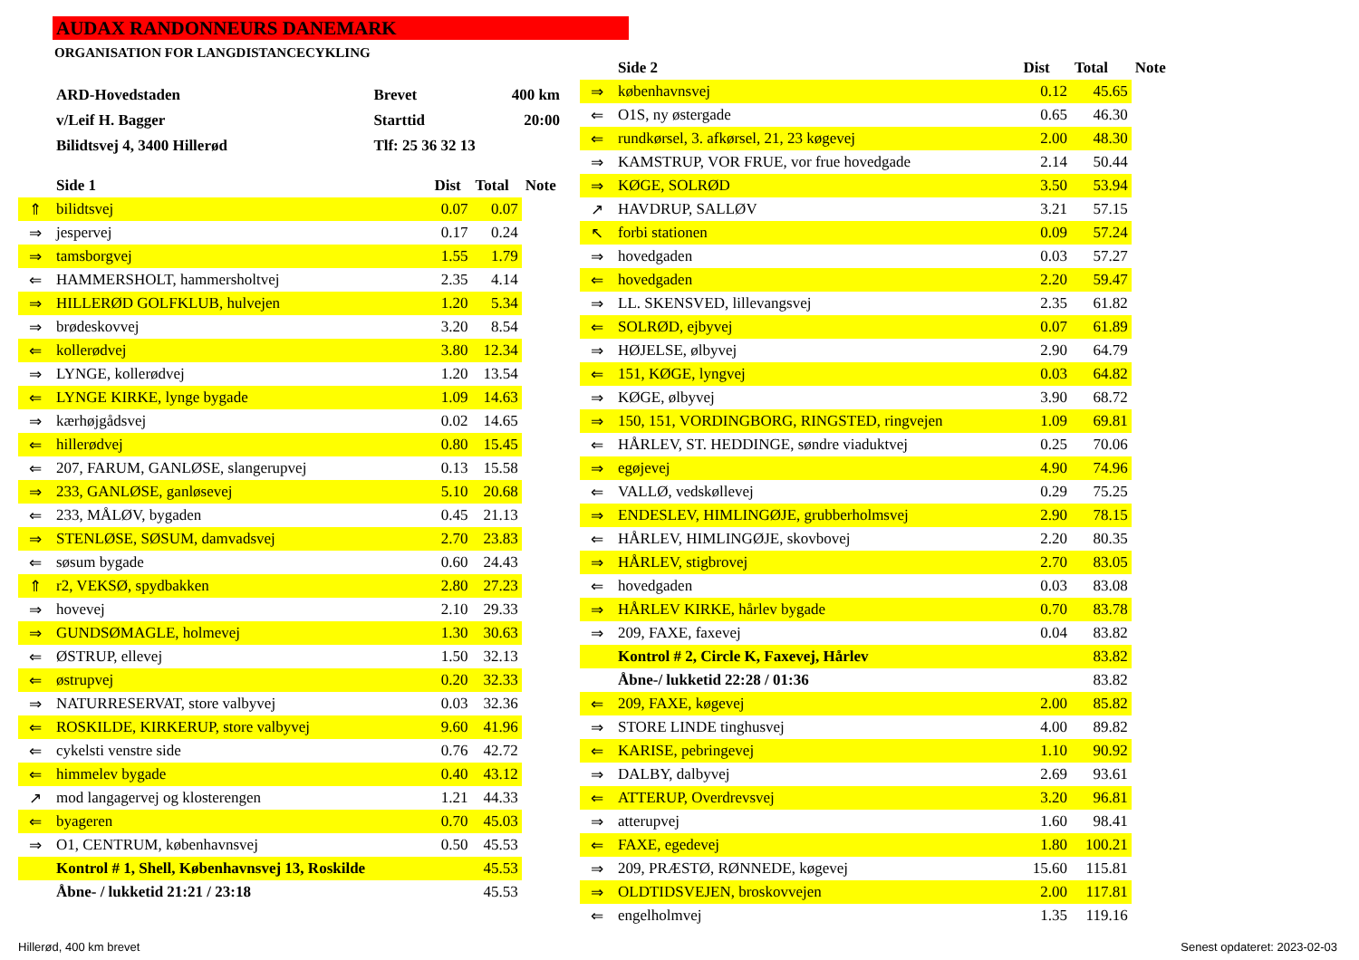AUDAX RANDONNEURS DANEMARK
ORGANISATION FOR LANGDISTANCECYKLING
| ARD-Hovedstaden | Brevet | 400 km |
| v/Leif H. Bagger | Starttid | 20:00 |
| Bilidtsvej 4, 3400 Hillerød | Tlf: 25 36 32 13 | |
| | Side 1 | Dist | Total | Note |
| --- | --- | --- | --- | --- |
| ⇑ | bilidtsvej | 0.07 | 0.07 | |
| ⇒ | jespervej | 0.17 | 0.24 | |
| ⇒ | tamsborgvej | 1.55 | 1.79 | |
| ⇐ | HAMMERSHOLT, hammersholtvej | 2.35 | 4.14 | |
| ⇒ | HILLERØD GOLFKLUB, hulvejen | 1.20 | 5.34 | |
| ⇒ | brødeskovvej | 3.20 | 8.54 | |
| ⇐ | kollerødvej | 3.80 | 12.34 | |
| ⇒ | LYNGE, kollerødvej | 1.20 | 13.54 | |
| ⇐ | LYNGE KIRKE, lynge bygade | 1.09 | 14.63 | |
| ⇒ | kærhøjgådsvej | 0.02 | 14.65 | |
| ⇐ | hillerødvej | 0.80 | 15.45 | |
| ⇐ | 207, FARUM, GANLØSE, slangerupvej | 0.13 | 15.58 | |
| ⇒ | 233, GANLØSE, ganløsevej | 5.10 | 20.68 | |
| ⇐ | 233, MÅLØV, bygaden | 0.45 | 21.13 | |
| ⇒ | STENLØSE, SØSUM, damvadsvej | 2.70 | 23.83 | |
| ⇐ | søsum bygade | 0.60 | 24.43 | |
| ⇑ | r2, VEKSØ, spydbakken | 2.80 | 27.23 | |
| ⇒ | hovevej | 2.10 | 29.33 | |
| ⇒ | GUNDSØMAGLE, holmevej | 1.30 | 30.63 | |
| ⇐ | ØSTRUP, ellevej | 1.50 | 32.13 | |
| ⇐ | østrupvej | 0.20 | 32.33 | |
| ⇒ | NATURRESERVAT, store valbyvej | 0.03 | 32.36 | |
| ⇐ | ROSKILDE, KIRKERUP, store valbyvej | 9.60 | 41.96 | |
| ⇐ | cykelsti venstre side | 0.76 | 42.72 | |
| ⇐ | himmelev bygade | 0.40 | 43.12 | |
| ↗ | mod langagervej og klosterengen | 1.21 | 44.33 | |
| ⇐ | byageren | 0.70 | 45.03 | |
| ⇒ | O1, CENTRUM, københavnsvej | 0.50 | 45.53 | |
| | Kontrol # 1, Shell, Københavnsvej 13, Roskilde | | 45.53 | |
| | Åbne- / lukketid 21:21 / 23:18 | | 45.53 | |
| | Side 2 | Dist | Total | Note |
| --- | --- | --- | --- | --- |
| ⇒ | københavnsvej | 0.12 | 45.65 | |
| ⇐ | O1S, ny østergade | 0.65 | 46.30 | |
| ⇐ | rundkørsel, 3. afkørsel, 21, 23 køgevej | 2.00 | 48.30 | |
| ⇒ | KAMSTRUP, VOR FRUE, vor frue hovedgade | 2.14 | 50.44 | |
| ⇒ | KØGE, SOLRØD | 3.50 | 53.94 | |
| ↗ | HAVDRUP, SALLØV | 3.21 | 57.15 | |
| ↖ | forbi stationen | 0.09 | 57.24 | |
| ⇒ | hovedgaden | 0.03 | 57.27 | |
| ⇐ | hovedgaden | 2.20 | 59.47 | |
| ⇒ | LL. SKENSVED, lillevangsvej | 2.35 | 61.82 | |
| ⇐ | SOLRØD, ejbyvej | 0.07 | 61.89 | |
| ⇒ | HØJELSE, ølbyvej | 2.90 | 64.79 | |
| ⇐ | 151, KØGE, lyngvej | 0.03 | 64.82 | |
| ⇒ | KØGE, ølbyvej | 3.90 | 68.72 | |
| ⇒ | 150, 151, VORDINGBORG, RINGSTED, ringvejen | 1.09 | 69.81 | |
| ⇐ | HÅRLEV, ST. HEDDINGE, søndre viaduktvej | 0.25 | 70.06 | |
| ⇒ | egøjevej | 4.90 | 74.96 | |
| ⇐ | VALLØ, vedskøllevej | 0.29 | 75.25 | |
| ⇒ | ENDESLEV, HIMLINGØJE, grubberholmsvej | 2.90 | 78.15 | |
| ⇐ | HÅRLEV, HIMLINGØJE, skovbovej | 2.20 | 80.35 | |
| ⇒ | HÅRLEV, stigbrovej | 2.70 | 83.05 | |
| ⇐ | hovedgaden | 0.03 | 83.08 | |
| ⇒ | HÅRLEV KIRKE, hårlev bygade | 0.70 | 83.78 | |
| ⇒ | 209, FAXE, faxevej | 0.04 | 83.82 | |
| | Kontrol # 2, Circle K, Faxevej, Hårlev | | 83.82 | |
| | Åbne-/ lukketid 22:28 / 01:36 | | 83.82 | |
| ⇐ | 209, FAXE, køgevej | 2.00 | 85.82 | |
| ⇒ | STORE LINDE tinghusvej | 4.00 | 89.82 | |
| ⇐ | KARISE, pebringevej | 1.10 | 90.92 | |
| ⇒ | DALBY, dalbyvej | 2.69 | 93.61 | |
| ⇐ | ATTERUP, Overdrevsvej | 3.20 | 96.81 | |
| ⇒ | atterupvej | 1.60 | 98.41 | |
| ⇐ | FAXE, egedevej | 1.80 | 100.21 | |
| ⇒ | 209, PRÆSTØ, RØNNEDE, køgevej | 15.60 | 115.81 | |
| ⇒ | OLDTIDSVEJEN, broskovvejen | 2.00 | 117.81 | |
| ⇐ | engelholmvej | 1.35 | 119.16 | |
Hillerød, 400 km brevet Senest opdateret: 2023-02-03